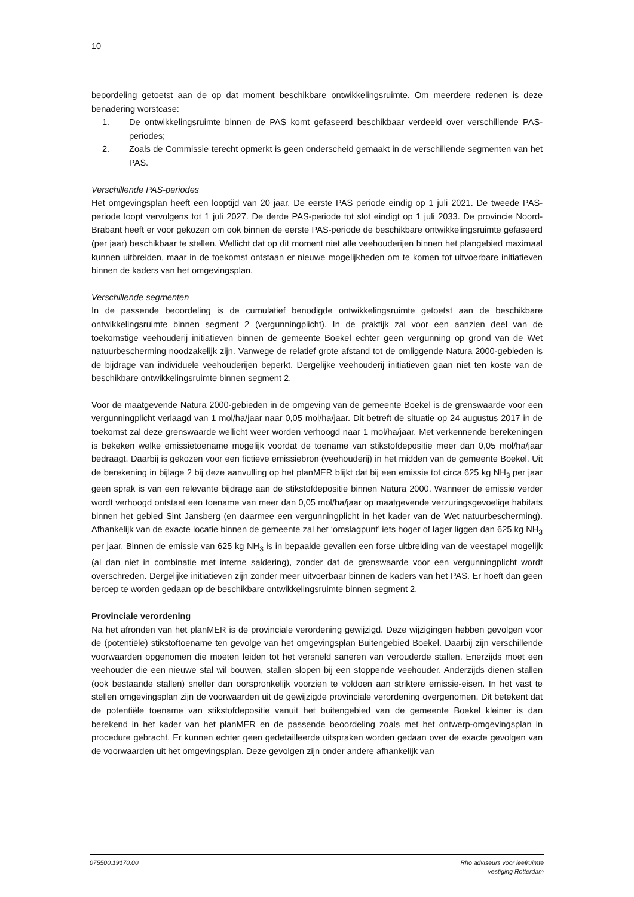10
beoordeling getoetst aan de op dat moment beschikbare ontwikkelingsruimte. Om meerdere redenen is deze benadering worstcase:
1. De ontwikkelingsruimte binnen de PAS komt gefaseerd beschikbaar verdeeld over verschillende PAS-periodes;
2. Zoals de Commissie terecht opmerkt is geen onderscheid gemaakt in de verschillende segmenten van het PAS.
Verschillende PAS-periodes
Het omgevingsplan heeft een looptijd van 20 jaar. De eerste PAS periode eindig op 1 juli 2021. De tweede PAS-periode loopt vervolgens tot 1 juli 2027. De derde PAS-periode tot slot eindigt op 1 juli 2033. De provincie Noord-Brabant heeft er voor gekozen om ook binnen de eerste PAS-periode de beschikbare ontwikkelingsruimte gefaseerd (per jaar) beschikbaar te stellen. Wellicht dat op dit moment niet alle veehouderijen binnen het plangebied maximaal kunnen uitbreiden, maar in de toekomst ontstaan er nieuwe mogelijkheden om te komen tot uitvoerbare initiatieven binnen de kaders van het omgevingsplan.
Verschillende segmenten
In de passende beoordeling is de cumulatief benodigde ontwikkelingsruimte getoetst aan de beschikbare ontwikkelingsruimte binnen segment 2 (vergunningplicht). In de praktijk zal voor een aanzien deel van de toekomstige veehouderij initiatieven binnen de gemeente Boekel echter geen vergunning op grond van de Wet natuurbescherming noodzakelijk zijn. Vanwege de relatief grote afstand tot de omliggende Natura 2000-gebieden is de bijdrage van individuele veehouderijen beperkt. Dergelijke veehouderij initiatieven gaan niet ten koste van de beschikbare ontwikkelingsruimte binnen segment 2.
Voor de maatgevende Natura 2000-gebieden in de omgeving van de gemeente Boekel is de grenswaarde voor een vergunningplicht verlaagd van 1 mol/ha/jaar naar 0,05 mol/ha/jaar. Dit betreft de situatie op 24 augustus 2017 in de toekomst zal deze grenswaarde wellicht weer worden verhoogd naar 1 mol/ha/jaar. Met verkennende berekeningen is bekeken welke emissietoename mogelijk voordat de toename van stikstofdepositie meer dan 0,05 mol/ha/jaar bedraagt. Daarbij is gekozen voor een fictieve emissiebron (veehouderij) in het midden van de gemeente Boekel. Uit de berekening in bijlage 2 bij deze aanvulling op het planMER blijkt dat bij een emissie tot circa 625 kg NH<sub>3</sub> per jaar geen sprak is van een relevante bijdrage aan de stikstofdepositie binnen Natura 2000. Wanneer de emissie verder wordt verhoogd ontstaat een toename van meer dan 0,05 mol/ha/jaar op maatgevende verzuringsgevoelige habitats binnen het gebied Sint Jansberg (en daarmee een vergunningplicht in het kader van de Wet natuurbescherming). Afhankelijk van de exacte locatie binnen de gemeente zal het ‘omslagpunt’ iets hoger of lager liggen dan 625 kg NH<sub>3</sub> per jaar. Binnen de emissie van 625 kg NH<sub>3</sub> is in bepaalde gevallen een forse uitbreiding van de veestapel mogelijk (al dan niet in combinatie met interne saldering), zonder dat de grenswaarde voor een vergunningplicht wordt overschreden. Dergelijke initiatieven zijn zonder meer uitvoerbaar binnen de kaders van het PAS. Er hoeft dan geen beroep te worden gedaan op de beschikbare ontwikkelingsruimte binnen segment 2.
Provinciale verordening
Na het afronden van het planMER is de provinciale verordening gewijzigd. Deze wijzigingen hebben gevolgen voor de (potentiële) stikstoftoename ten gevolge van het omgevingsplan Buitengebied Boekel. Daarbij zijn verschillende voorwaarden opgenomen die moeten leiden tot het versneld saneren van verouderde stallen. Enerzijds moet een veehouder die een nieuwe stal wil bouwen, stallen slopen bij een stoppende veehouder. Anderzijds dienen stallen (ook bestaande stallen) sneller dan oorspronkelijk voorzien te voldoen aan striktere emissie-eisen. In het vast te stellen omgevingsplan zijn de voorwaarden uit de gewijzigde provinciale verordening overgenomen. Dit betekent dat de potentiële toename van stikstofdepositie vanuit het buitengebied van de gemeente Boekel kleiner is dan berekend in het kader van het planMER en de passende beoordeling zoals met het ontwerp-omgevingsplan in procedure gebracht. Er kunnen echter geen gedetailleerde uitspraken worden gedaan over de exacte gevolgen van de voorwaarden uit het omgevingsplan. Deze gevolgen zijn onder andere afhankelijk van
075500.19170.00 Rho adviseurs voor leefruimte
vestiging Rotterdam